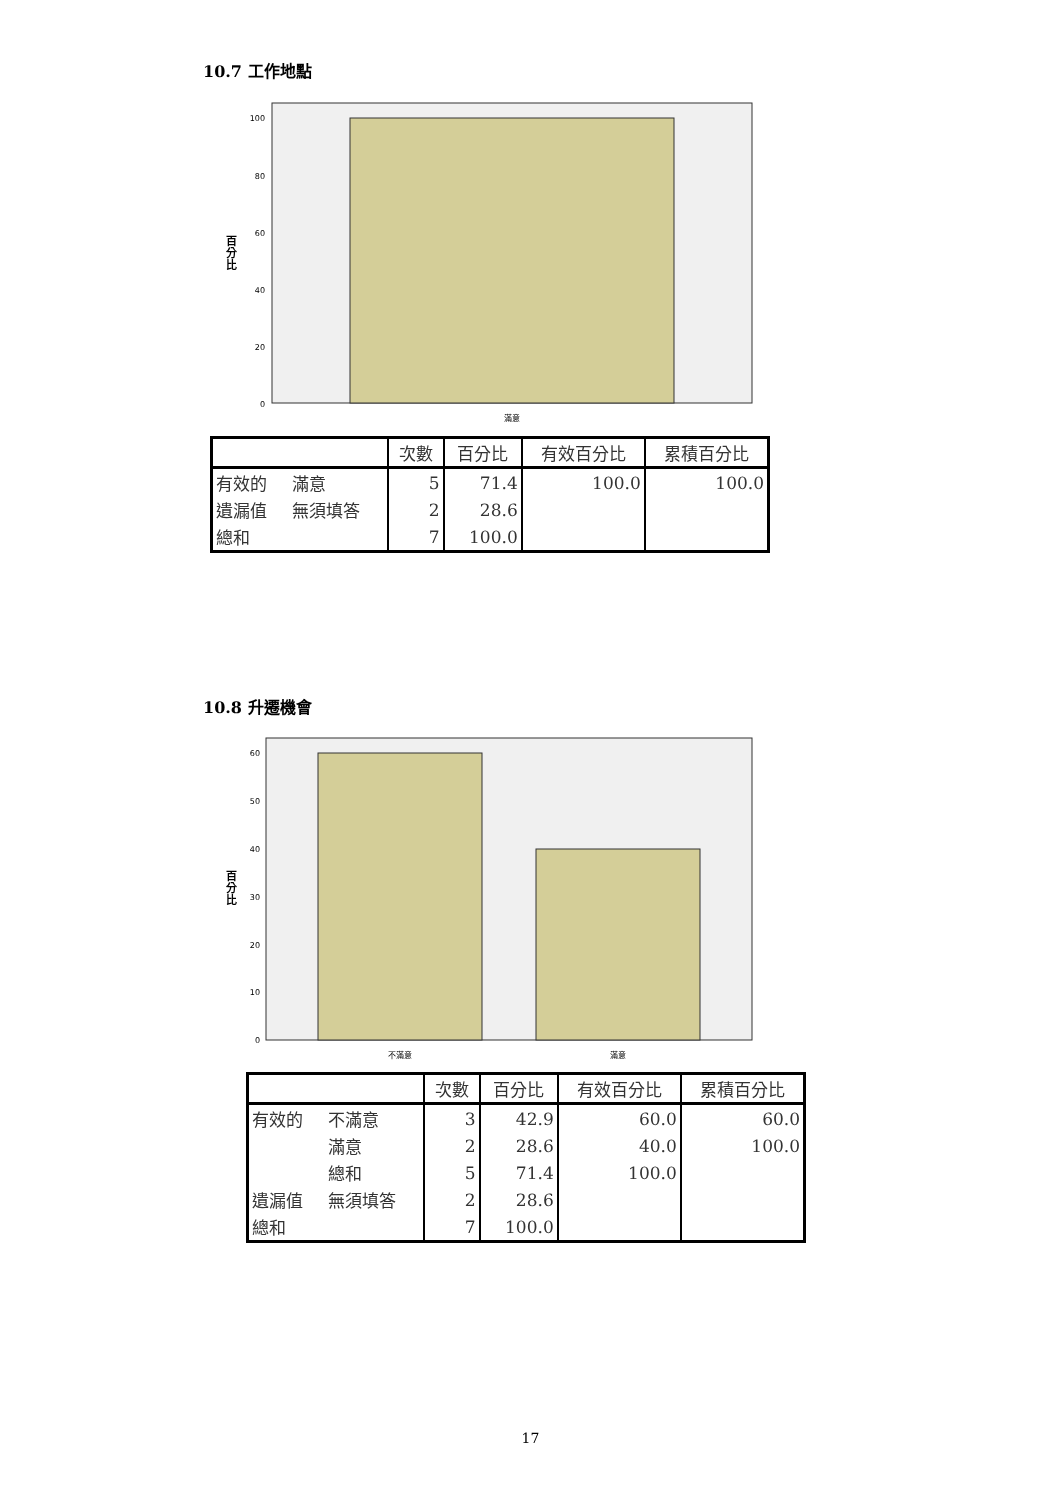10.7 工作地點
100
80
60
40
20
0
滿意
百
分
比
| | | 次數 | 百分比 | 有效百分比 | 累積百分比 |
| --- | --- | --- | --- | --- | --- |
| 有效的 | 滿意 | 5 | 71.4 | 100.0 | 100.0 |
| 遺漏值 | 無須填答 | 2 | 28.6 | | |
| 總和 | | 7 | 100.0 | | |
10.8 升遷機會
60
50
40
30
20
10
0
不滿意
滿意
百
分
比
| | | 次數 | 百分比 | 有效百分比 | 累積百分比 |
| --- | --- | --- | --- | --- | --- |
| 有效的 | 不滿意 | 3 | 42.9 | 60.0 | 60.0 |
| | 滿意 | 2 | 28.6 | 40.0 | 100.0 |
| | 總和 | 5 | 71.4 | 100.0 | |
| 遺漏值 | 無須填答 | 2 | 28.6 | | |
| 總和 | | 7 | 100.0 | | |
17